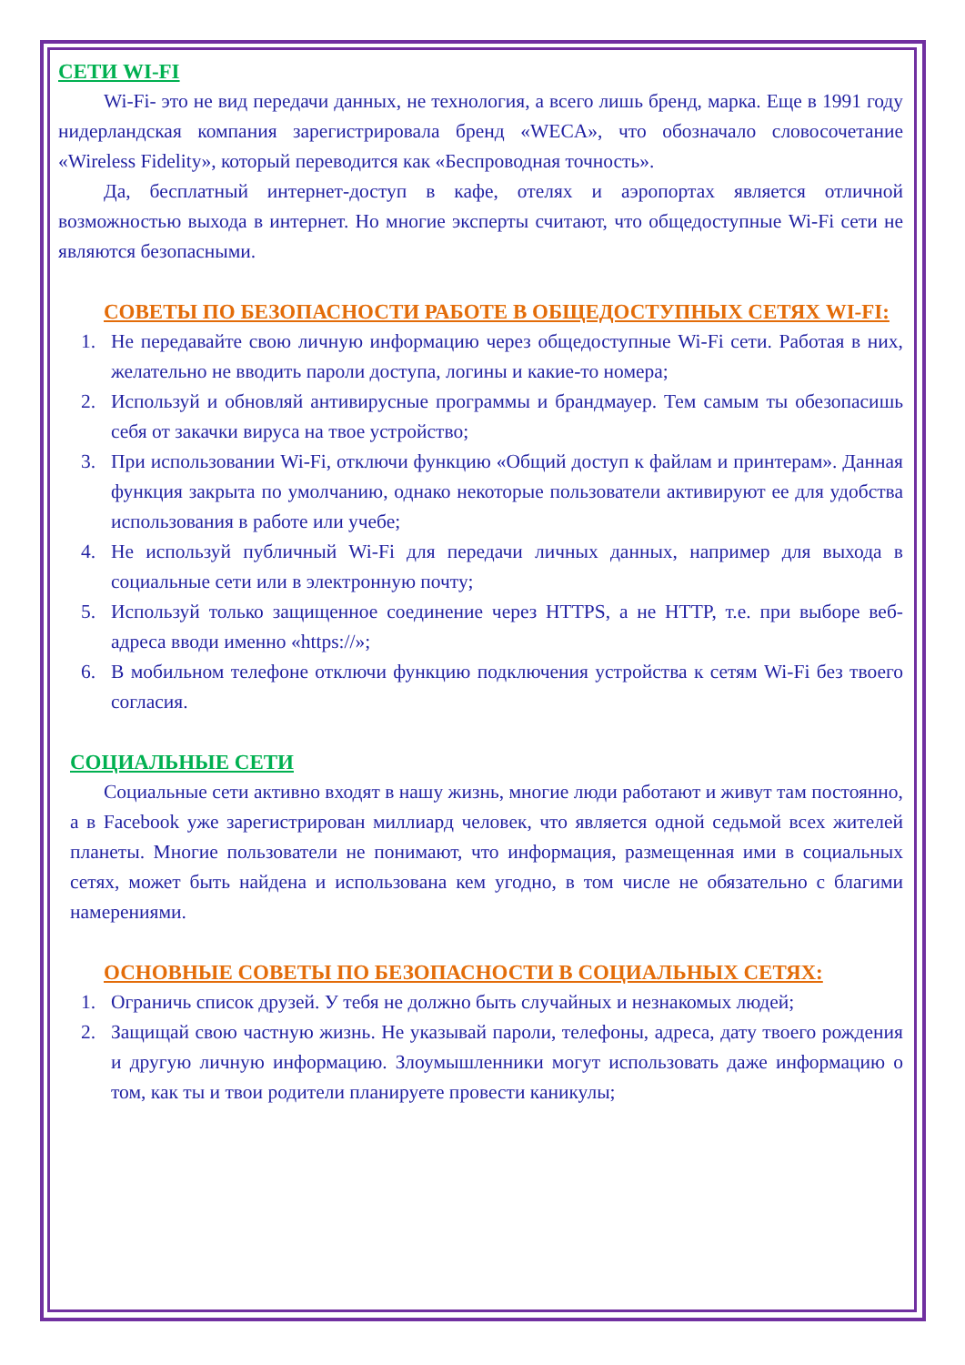СЕТИ WI-FI
Wi-Fi- это не вид передачи данных, не технология, а всего лишь бренд, марка. Еще в 1991 году нидерландская компания зарегистрировала бренд «WECA», что обозначало словосочетание «Wireless Fidelity», который переводится как «Беспроводная точность».
Да, бесплатный интернет-доступ в кафе, отелях и аэропортах является отличной возможностью выхода в интернет. Но многие эксперты считают, что общедоступные Wi-Fi сети не являются безопасными.
СОВЕТЫ ПО БЕЗОПАСНОСТИ РАБОТЕ В ОБЩЕДОСТУПНЫХ СЕТЯХ WI-FI:
1. Не передавайте свою личную информацию через общедоступные Wi-Fi сети. Работая в них, желательно не вводить пароли доступа, логины и какие-то номера;
2. Используй и обновляй антивирусные программы и брандмауер. Тем самым ты обезопасишь себя от закачки вируса на твое устройство;
3. При использовании Wi-Fi, отключи функцию «Общий доступ к файлам и принтерам». Данная функция закрыта по умолчанию, однако некоторые пользователи активируют ее для удобства использования в работе или учебе;
4. Не используй публичный Wi-Fi для передачи личных данных, например для выхода в социальные сети или в электронную почту;
5. Используй только защищенное соединение через HTTPS, а не HTTP, т.е. при выборе веб-адреса вводи именно «https://»;
6. В мобильном телефоне отключи функцию подключения устройства к сетям Wi-Fi без твоего согласия.
СОЦИАЛЬНЫЕ СЕТИ
Социальные сети активно входят в нашу жизнь, многие люди работают и живут там постоянно, а в Facebook уже зарегистрирован миллиард человек, что является одной седьмой всех жителей планеты. Многие пользователи не понимают, что информация, размещенная ими в социальных сетях, может быть найдена и использована кем угодно, в том числе не обязательно с благими намерениями.
ОСНОВНЫЕ СОВЕТЫ ПО БЕЗОПАСНОСТИ В СОЦИАЛЬНЫХ СЕТЯХ:
1. Ограничь список друзей. У тебя не должно быть случайных и незнакомых людей;
2. Защищай свою частную жизнь. Не указывай пароли, телефоны, адреса, дату твоего рождения и другую личную информацию. Злоумышленники могут использовать даже информацию о том, как ты и твои родители планируете провести каникулы;